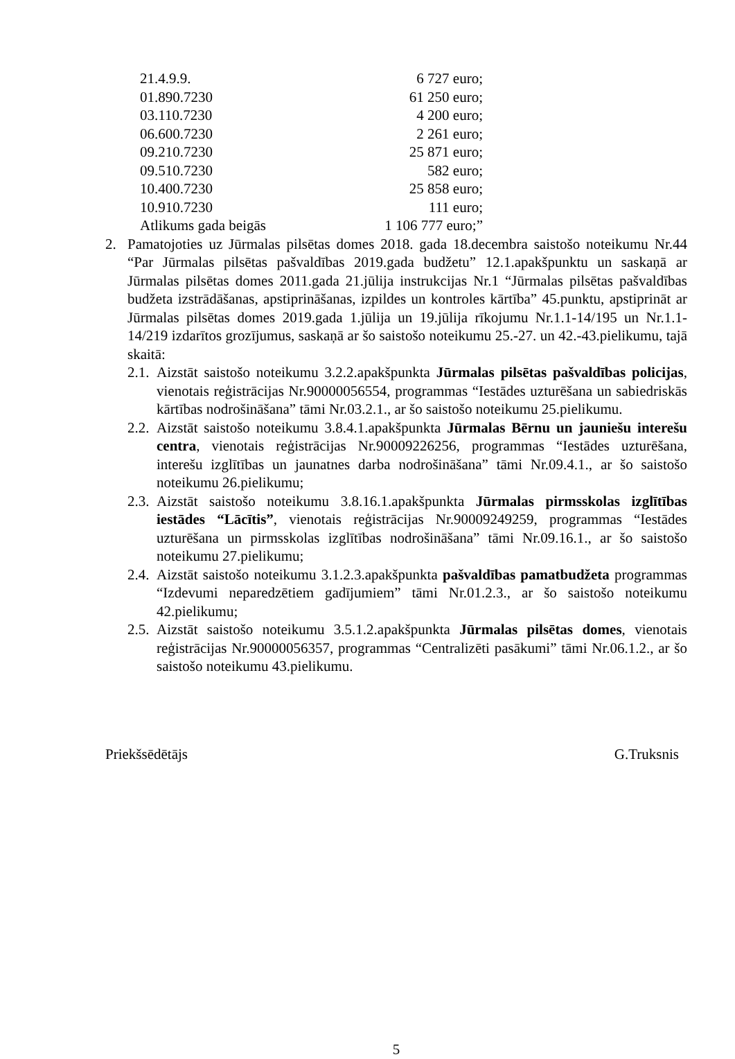| 21.4.9.9. | 6 727 euro; |
| 01.890.7230 | 61 250 euro; |
| 03.110.7230 | 4 200 euro; |
| 06.600.7230 | 2 261 euro; |
| 09.210.7230 | 25 871 euro; |
| 09.510.7230 | 582 euro; |
| 10.400.7230 | 25 858 euro; |
| 10.910.7230 | 111 euro; |
| Atlikums gada beigās | 1 106 777 euro;” |
2. Pamatojoties uz Jūrmalas pilsētas domes 2018. gada 18.decembra saistošo noteikumu Nr.44 “Par Jūrmalas pilsētas pašvaldības 2019.gada budžetu” 12.1.apakšpunktu un saskaņā ar Jūrmalas pilsētas domes 2011.gada 21.jūlija instrukcijas Nr.1 “Jūrmalas pilsētas pašvaldības budžeta izstrādāšanas, apstiprināšanas, izpildes un kontroles kārtība” 45.punktu, apstiprināt ar Jūrmalas pilsētas domes 2019.gada 1.jūlija un 19.jūlija rīkojumu Nr.1.1-14/195 un Nr.1.1-14/219 izdarītos grozījumus, saskaņā ar šo saistošo noteikumu 25.-27. un 42.-43.pielikumu, tajā skaitā:
2.1. Aizstāt saistošo noteikumu 3.2.2.apakšpunkta Jūrmalas pilsētas pašvaldības policijas, vienotais reģistrācijas Nr.90000056554, programmas “Iestādes uzturēšana un sabiedriskās kārtības nodrošināšana” tāmi Nr.03.2.1., ar šo saistošo noteikumu 25.pielikumu.
2.2. Aizstāt saistošo noteikumu 3.8.4.1.apakšpunkta Jūrmalas Bērnu un jauniešu interešu centra, vienotais reģistrācijas Nr.90009226256, programmas “Iestādes uzturēšana, interešu izglītības un jaunatnes darba nodrošināšana” tāmi Nr.09.4.1., ar šo saistošo noteikumu 26.pielikumu;
2.3. Aizstāt saistošo noteikumu 3.8.16.1.apakšpunkta Jūrmalas pirmsskolas izglītības iestādes “Lācītis”, vienotais reģistrācijas Nr.90009249259, programmas “Iestādes uzturēšana un pirmsskolas izglītības nodrošināšana” tāmi Nr.09.16.1., ar šo saistošo noteikumu 27.pielikumu;
2.4. Aizstāt saistošo noteikumu 3.1.2.3.apakšpunkta pašvaldības pamatbudžeta programmas “Izdevumi neparedzētiem gadījumiem” tāmi Nr.01.2.3., ar šo saistošo noteikumu 42.pielikumu;
2.5. Aizstāt saistošo noteikumu 3.5.1.2.apakšpunkta Jūrmalas pilsētas domes, vienotais reģistrācijas Nr.90000056357, programmas “Centralizēti pasākumi” tāmi Nr.06.1.2., ar šo saistošo noteikumu 43.pielikumu.
Priekšsēdētājs G.Truksnis
5